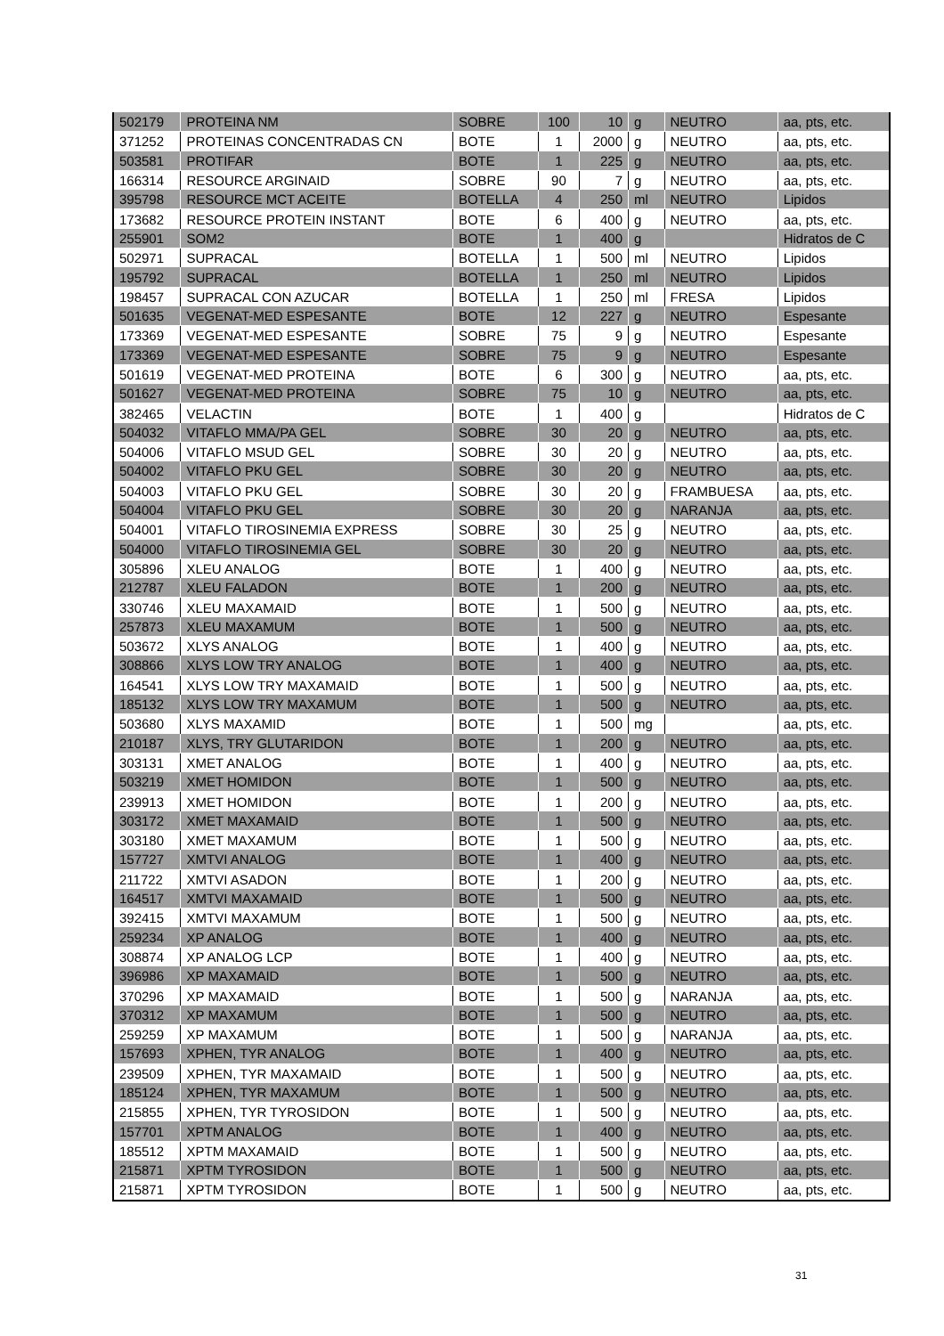| 502179 | PROTEINA NM | SOBRE | 100 | 10 | g | NEUTRO | aa, pts, etc. |
| 371252 | PROTEINAS CONCENTRADAS CN | BOTE | 1 | 2000 | g | NEUTRO | aa, pts, etc. |
| 503581 | PROTIFAR | BOTE | 1 | 225 | g | NEUTRO | aa, pts, etc. |
| 166314 | RESOURCE ARGINAID | SOBRE | 90 | 7 | g | NEUTRO | aa, pts, etc. |
| 395798 | RESOURCE MCT ACEITE | BOTELLA | 4 | 250 | ml | NEUTRO | Lipidos |
| 173682 | RESOURCE PROTEIN INSTANT | BOTE | 6 | 400 | g | NEUTRO | aa, pts, etc. |
| 255901 | SOM2 | BOTE | 1 | 400 | g | | Hidratos de C |
| 502971 | SUPRACAL | BOTELLA | 1 | 500 | ml | NEUTRO | Lipidos |
| 195792 | SUPRACAL | BOTELLA | 1 | 250 | ml | NEUTRO | Lipidos |
| 198457 | SUPRACAL CON AZUCAR | BOTELLA | 1 | 250 | ml | FRESA | Lipidos |
| 501635 | VEGENAT-MED ESPESANTE | BOTE | 12 | 227 | g | NEUTRO | Espesante |
| 173369 | VEGENAT-MED ESPESANTE | SOBRE | 75 | 9 | g | NEUTRO | Espesante |
| 173369 | VEGENAT-MED ESPESANTE | SOBRE | 75 | 9 | g | NEUTRO | Espesante |
| 501619 | VEGENAT-MED PROTEINA | BOTE | 6 | 300 | g | NEUTRO | aa, pts, etc. |
| 501627 | VEGENAT-MED PROTEINA | SOBRE | 75 | 10 | g | NEUTRO | aa, pts, etc. |
| 382465 | VELACTIN | BOTE | 1 | 400 | g | | Hidratos de C |
| 504032 | VITAFLO MMA/PA GEL | SOBRE | 30 | 20 | g | NEUTRO | aa, pts, etc. |
| 504006 | VITAFLO MSUD GEL | SOBRE | 30 | 20 | g | NEUTRO | aa, pts, etc. |
| 504002 | VITAFLO PKU GEL | SOBRE | 30 | 20 | g | NEUTRO | aa, pts, etc. |
| 504003 | VITAFLO PKU GEL | SOBRE | 30 | 20 | g | FRAMBUESA | aa, pts, etc. |
| 504004 | VITAFLO PKU GEL | SOBRE | 30 | 20 | g | NARANJA | aa, pts, etc. |
| 504001 | VITAFLO TIROSINEMIA EXPRESS | SOBRE | 30 | 25 | g | NEUTRO | aa, pts, etc. |
| 504000 | VITAFLO TIROSINEMIA GEL | SOBRE | 30 | 20 | g | NEUTRO | aa, pts, etc. |
| 305896 | XLEU ANALOG | BOTE | 1 | 400 | g | NEUTRO | aa, pts, etc. |
| 212787 | XLEU FALADON | BOTE | 1 | 200 | g | NEUTRO | aa, pts, etc. |
| 330746 | XLEU MAXAMAID | BOTE | 1 | 500 | g | NEUTRO | aa, pts, etc. |
| 257873 | XLEU MAXAMUM | BOTE | 1 | 500 | g | NEUTRO | aa, pts, etc. |
| 503672 | XLYS ANALOG | BOTE | 1 | 400 | g | NEUTRO | aa, pts, etc. |
| 308866 | XLYS LOW TRY ANALOG | BOTE | 1 | 400 | g | NEUTRO | aa, pts, etc. |
| 164541 | XLYS LOW TRY MAXAMAID | BOTE | 1 | 500 | g | NEUTRO | aa, pts, etc. |
| 185132 | XLYS LOW TRY MAXAMUM | BOTE | 1 | 500 | g | NEUTRO | aa, pts, etc. |
| 503680 | XLYS MAXAMID | BOTE | 1 | 500 | mg | | aa, pts, etc. |
| 210187 | XLYS, TRY GLUTARIDON | BOTE | 1 | 200 | g | NEUTRO | aa, pts, etc. |
| 303131 | XMET ANALOG | BOTE | 1 | 400 | g | NEUTRO | aa, pts, etc. |
| 503219 | XMET HOMIDON | BOTE | 1 | 500 | g | NEUTRO | aa, pts, etc. |
| 239913 | XMET HOMIDON | BOTE | 1 | 200 | g | NEUTRO | aa, pts, etc. |
| 303172 | XMET MAXAMAID | BOTE | 1 | 500 | g | NEUTRO | aa, pts, etc. |
| 303180 | XMET MAXAMUM | BOTE | 1 | 500 | g | NEUTRO | aa, pts, etc. |
| 157727 | XMTVI ANALOG | BOTE | 1 | 400 | g | NEUTRO | aa, pts, etc. |
| 211722 | XMTVI ASADON | BOTE | 1 | 200 | g | NEUTRO | aa, pts, etc. |
| 164517 | XMTVI MAXAMAID | BOTE | 1 | 500 | g | NEUTRO | aa, pts, etc. |
| 392415 | XMTVI MAXAMUM | BOTE | 1 | 500 | g | NEUTRO | aa, pts, etc. |
| 259234 | XP ANALOG | BOTE | 1 | 400 | g | NEUTRO | aa, pts, etc. |
| 308874 | XP ANALOG LCP | BOTE | 1 | 400 | g | NEUTRO | aa, pts, etc. |
| 396986 | XP MAXAMAID | BOTE | 1 | 500 | g | NEUTRO | aa, pts, etc. |
| 370296 | XP MAXAMAID | BOTE | 1 | 500 | g | NARANJA | aa, pts, etc. |
| 370312 | XP MAXAMUM | BOTE | 1 | 500 | g | NEUTRO | aa, pts, etc. |
| 259259 | XP MAXAMUM | BOTE | 1 | 500 | g | NARANJA | aa, pts, etc. |
| 157693 | XPHEN, TYR ANALOG | BOTE | 1 | 400 | g | NEUTRO | aa, pts, etc. |
| 239509 | XPHEN, TYR MAXAMAID | BOTE | 1 | 500 | g | NEUTRO | aa, pts, etc. |
| 185124 | XPHEN, TYR MAXAMUM | BOTE | 1 | 500 | g | NEUTRO | aa, pts, etc. |
| 215855 | XPHEN, TYR TYROSIDON | BOTE | 1 | 500 | g | NEUTRO | aa, pts, etc. |
| 157701 | XPTM ANALOG | BOTE | 1 | 400 | g | NEUTRO | aa, pts, etc. |
| 185512 | XPTM MAXAMAID | BOTE | 1 | 500 | g | NEUTRO | aa, pts, etc. |
| 215871 | XPTM TYROSIDON | BOTE | 1 | 500 | g | NEUTRO | aa, pts, etc. |
| 215871 | XPTM TYROSIDON | BOTE | 1 | 500 | g | NEUTRO | aa, pts, etc. |
31